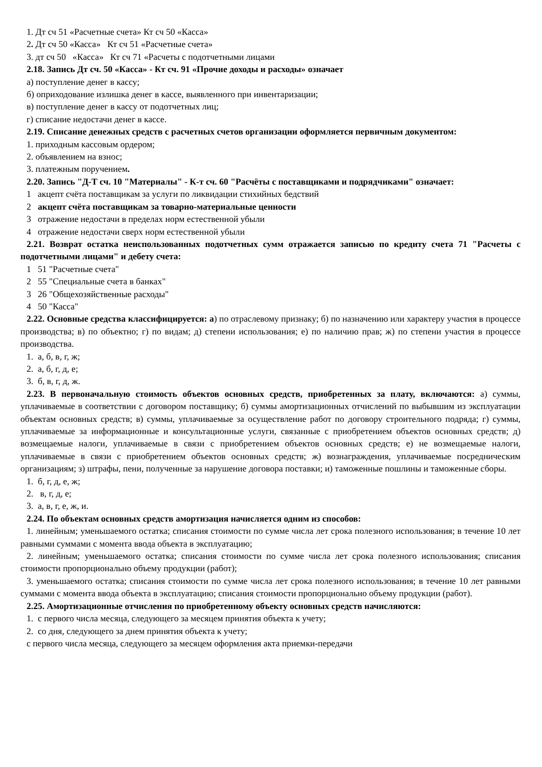1. Дт сч 51 «Расчетные счета» Кт сч 50 «Касса»
2. Дт сч 50 «Касса» Кт сч 51 «Расчетные счета»
3. дт сч 50 «Касса» Кт сч 71 «Расчеты с подотчетными лицами
2.18. Запись Дт сч. 50 «Касса» - Кт сч. 91 «Прочие доходы и расходы» означает
а) поступление денег в кассу;
б) оприходование излишка денег в кассе, выявленного при инвентаризации;
в) поступление денег в кассу от подотчетных лиц;
г) списание недостачи денег в кассе.
2.19. Списание денежных средств с расчетных счетов организации оформляется первичным документом:
1. приходным кассовым ордером;
2. объявлением на взнос;
3. платежным поручением.
2.20. Запись "Д-Т сч. 10 "Материалы" - К-т сч. 60 "Расчёты с поставщиками и подрядчиками" означает:
1 акцепт счёта поставщикам за услуги по ликвидации стихийных бедствий
2 акцепт счёта поставщикам за товарно-материальные ценности
3 отражение недостачи в пределах норм естественной убыли
4 отражение недостачи сверх норм естественной убыли
2.21. Возврат остатка неиспользованных подотчетных сумм отражается записью по кредиту счета 71 "Расчеты с подотчетными лицами" и дебету счета:
1 51 "Расчетные счета"
2 55 "Специальные счета в банках"
3 26 "Общехозяйственные расходы"
4 50 "Касса"
2.22. Основные средства классифицируется: а) по отраслевому признаку; б) по назначению или характеру участия в процессе производства; в) по объектно; г) по видам; д) степени использования; е) по наличию прав; ж) по степени участия в процессе производства.
1. а, б, в, г, ж;
2. а, б, г, д, е;
3. б, в, г, д, ж.
2.23. В первоначальную стоимость объектов основных средств, приобретенных за плату, включаются: а) суммы, уплачиваемые в соответствии с договором поставщику; б) суммы амортизационных отчислений по выбывшим из эксплуатации объектам основных средств; в) суммы, уплачиваемые за осуществление работ по договору строительного подряда; г) суммы, уплачиваемые за информационные и консультационные услуги, связанные с приобретением объектов основных средств; д) возмещаемые налоги, уплачиваемые в связи с приобретением объектов основных средств; е) не возмещаемые налоги, уплачиваемые в связи с приобретением объектов основных средств; ж) вознаграждения, уплачиваемые посредническим организациям; з) штрафы, пени, полученные за нарушение договора поставки; и) таможенные пошлины и таможенные сборы.
1. б, г, д, е, ж;
2. в, г, д, е;
3. а, в, г, е, ж, и.
2.24. По объектам основных средств амортизация начисляется одним из способов:
1. линейным; уменьшаемого остатка; списания стоимости по сумме числа лет срока полезного использования; в течение 10 лет равными суммами с момента ввода объекта в эксплуатацию;
2. линейным; уменьшаемого остатка; списания стоимости по сумме числа лет срока полезного использования; списания стоимости пропорционально объему продукции (работ);
3. уменьшаемого остатка; списания стоимости по сумме числа лет срока полезного использования; в течение 10 лет равными суммами с момента ввода объекта в эксплуатацию; списания стоимости пропорционально объему продукции (работ).
2.25. Амортизационные отчисления по приобретенному объекту основных средств начисляются:
1. с первого числа месяца, следующего за месяцем принятия объекта к учету;
2. со дня, следующего за днем принятия объекта к учету;
с первого числа месяца, следующего за месяцем оформления акта приемки-передачи